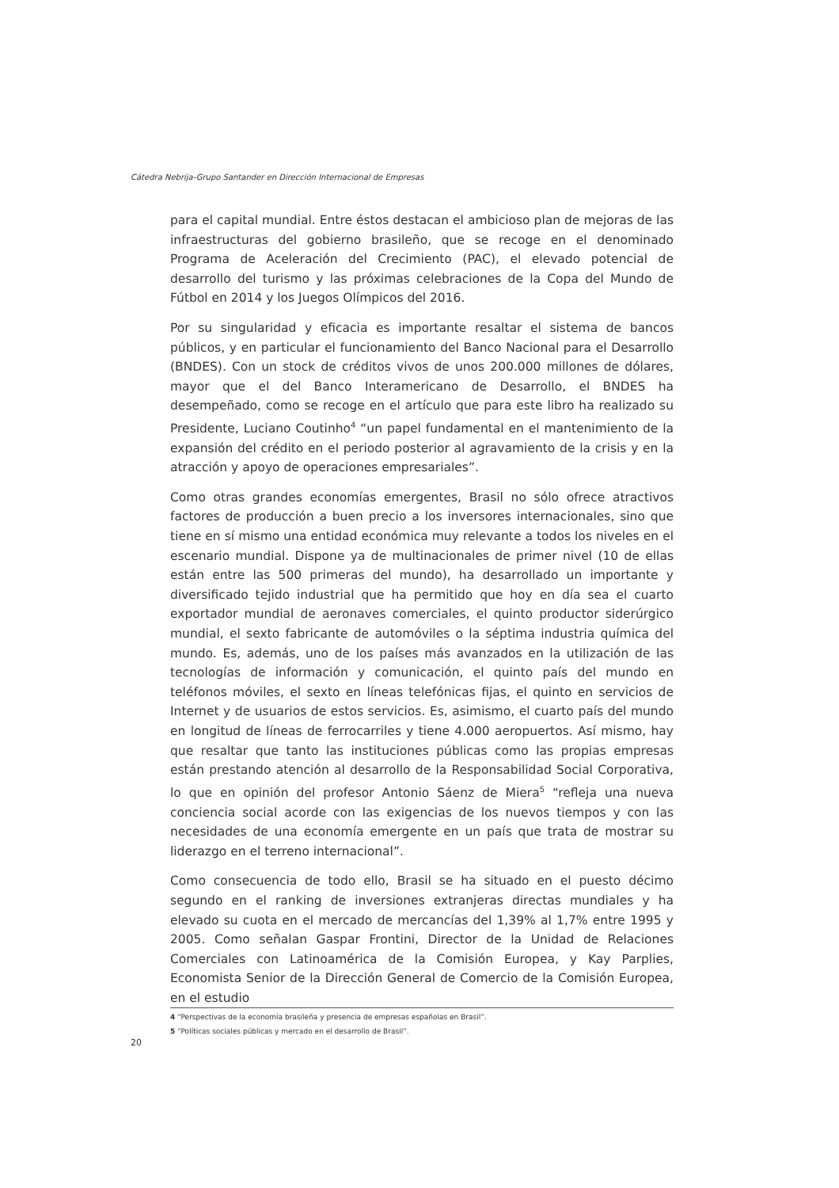Cátedra Nebrija-Grupo Santander en Dirección Internacional de Empresas
para el capital mundial. Entre éstos destacan el ambicioso plan de mejoras de las infraestructuras del gobierno brasileño, que se recoge en el denominado Programa de Aceleración del Crecimiento (PAC), el elevado potencial de desarrollo del turismo y las próximas celebraciones de la Copa del Mundo de Fútbol en 2014 y los Juegos Olímpicos del 2016.
Por su singularidad y eficacia es importante resaltar el sistema de bancos públicos, y en particular el funcionamiento del Banco Nacional para el Desarrollo (BNDES). Con un stock de créditos vivos de unos 200.000 millones de dólares, mayor que el del Banco Interamericano de Desarrollo, el BNDES ha desempeñado, como se recoge en el artículo que para este libro ha realizado su Presidente, Luciano Coutinho<sup>4</sup> “un papel fundamental en el mantenimiento de la expansión del crédito en el periodo posterior al agravamiento de la crisis y en la atracción y apoyo de operaciones empresariales”.
Como otras grandes economías emergentes, Brasil no sólo ofrece atractivos factores de producción a buen precio a los inversores internacionales, sino que tiene en sí mismo una entidad económica muy relevante a todos los niveles en el escenario mundial. Dispone ya de multinacionales de primer nivel (10 de ellas están entre las 500 primeras del mundo), ha desarrollado un importante y diversificado tejido industrial que ha permitido que hoy en día sea el cuarto exportador mundial de aeronaves comerciales, el quinto productor siderúrgico mundial, el sexto fabricante de automóviles o la séptima industria química del mundo. Es, además, uno de los países más avanzados en la utilización de las tecnologías de información y comunicación, el quinto país del mundo en teléfonos móviles, el sexto en líneas telefónicas fijas, el quinto en servicios de Internet y de usuarios de estos servicios. Es, asimismo, el cuarto país del mundo en longitud de líneas de ferrocarriles y tiene 4.000 aeropuertos. Así mismo, hay que resaltar que tanto las instituciones públicas como las propias empresas están prestando atención al desarrollo de la Responsabilidad Social Corporativa, lo que en opinión del profesor Antonio Sáenz de Miera<sup>5</sup> “refleja una nueva conciencia social acorde con las exigencias de los nuevos tiempos y con las necesidades de una economía emergente en un país que trata de mostrar su liderazgo en el terreno internacional”.
Como consecuencia de todo ello, Brasil se ha situado en el puesto décimo segundo en el ranking de inversiones extranjeras directas mundiales y ha elevado su cuota en el mercado de mercancías del 1,39% al 1,7% entre 1995 y 2005. Como señalan Gaspar Frontini, Director de la Unidad de Relaciones Comerciales con Latinoamérica de la Comisión Europea, y Kay Parplies, Economista Senior de la Dirección General de Comercio de la Comisión Europea, en el estudio
4 “Perspectivas de la economía brasileña y presencia de empresas españolas en Brasil”.
5 “Políticas sociales públicas y mercado en el desarrollo de Brasil”.
20